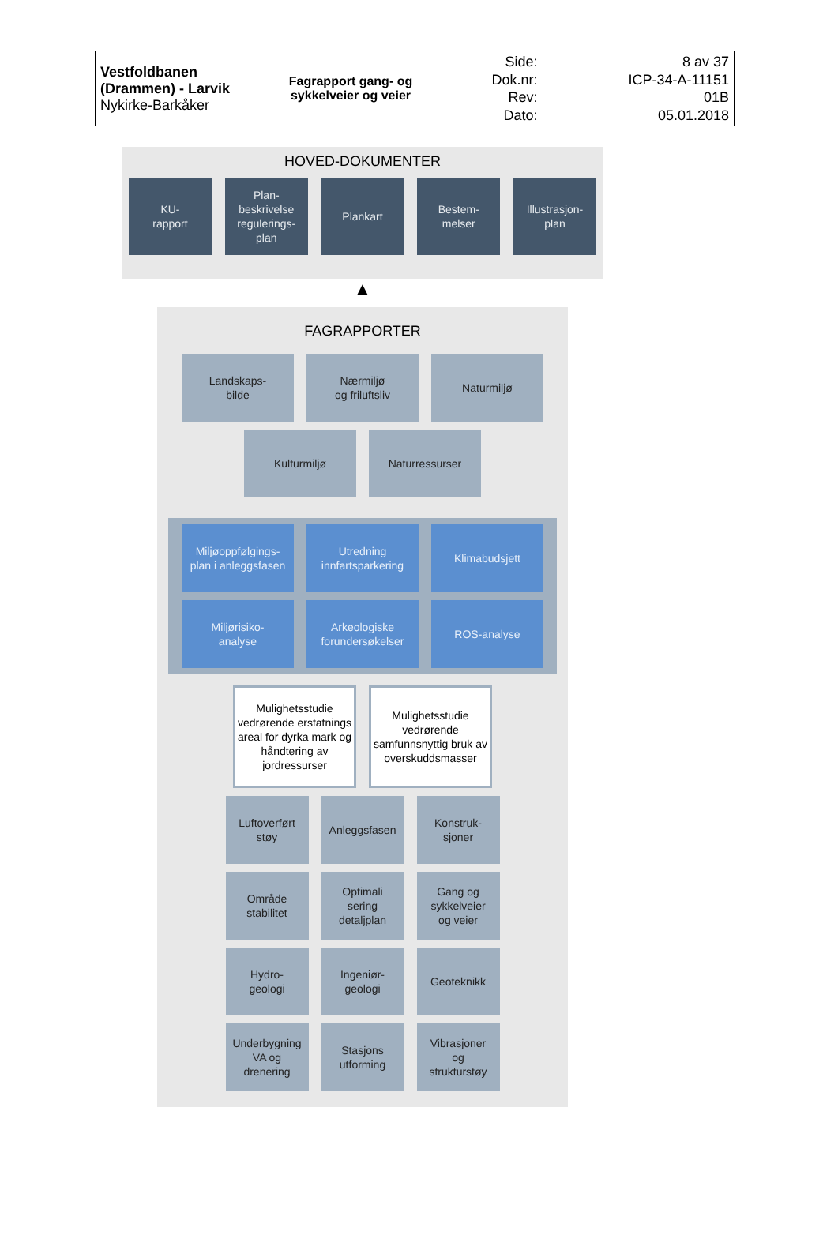| Vestfoldbanen (Drammen) - Larvik Nykirke-Barkåker | Fagrapport gang- og sykkelveier og veier | Side: Dok.nr: Rev: Dato: | 8 av 37 ICP-34-A-11151 01B 05.01.2018 |
HOVED-DOKUMENTER
KU-
rapport
Plan-
beskrivelse
regulerings-
plan
Plankart Bestem-
melser
Illustrasjon-
plan
▲
FAGRAPPORTER
Landskaps-
bilde
Nærmiljø
og friluftsliv
Naturmiljø
Kulturmiljø Naturressurser
Miljøoppfølgings-
plan i anleggsfasen
Utredning
innfartsparkering
Klimabudsjett
Miljørisiko-
analyse
Arkeologiske
forundersøkelser
ROS-analyse
Mulighetsstudie vedrørende erstatnings areal for dyrka mark og håndtering av jordressurser
Mulighetsstudie vedrørende samfunnsnyttig bruk av overskuddsmasser
Luftoverført
støy
Anleggsfasen Konstruk-
sjoner
Område
stabilitet
Optimali
sering
detaljplan
Gang og
sykkelveier
og veier
Hydro-
geologi
Ingeniør-
geologi
Geoteknikk
Underbygning
VA og
drenering
Stasjons
utforming
Vibrasjoner
og
strukturstøy